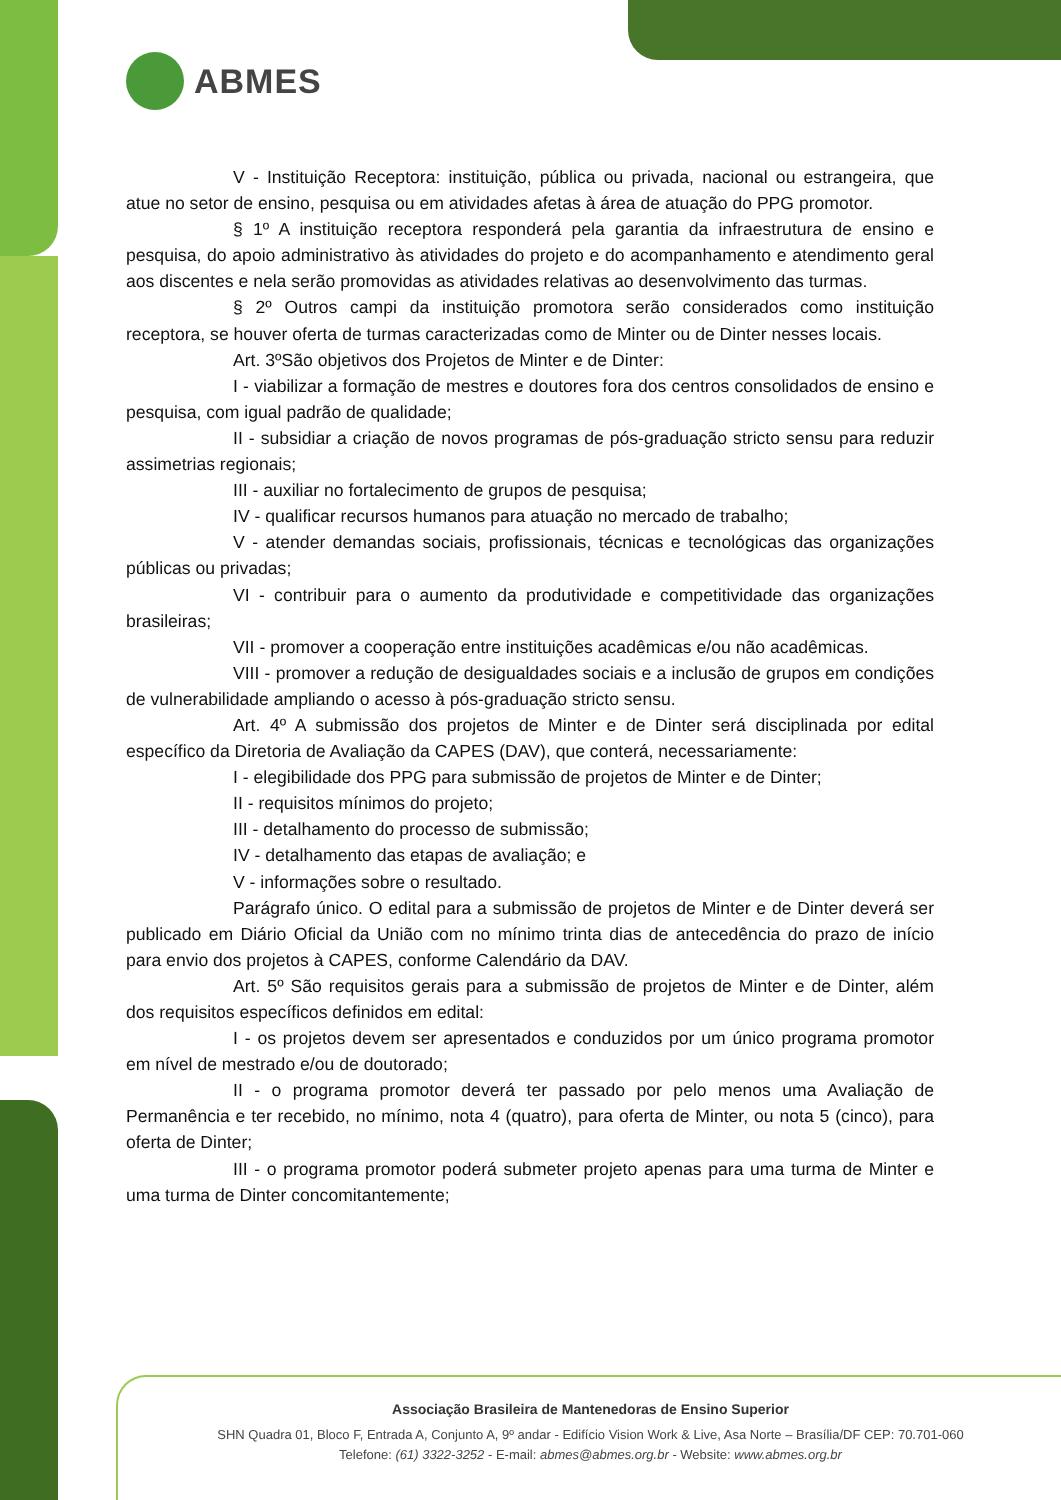ABMES
V - Instituição Receptora: instituição, pública ou privada, nacional ou estrangeira, que atue no setor de ensino, pesquisa ou em atividades afetas à área de atuação do PPG promotor.
§ 1º A instituição receptora responderá pela garantia da infraestrutura de ensino e pesquisa, do apoio administrativo às atividades do projeto e do acompanhamento e atendimento geral aos discentes e nela serão promovidas as atividades relativas ao desenvolvimento das turmas.
§ 2º Outros campi da instituição promotora serão considerados como instituição receptora, se houver oferta de turmas caracterizadas como de Minter ou de Dinter nesses locais.
Art. 3ºSão objetivos dos Projetos de Minter e de Dinter:
I - viabilizar a formação de mestres e doutores fora dos centros consolidados de ensino e pesquisa, com igual padrão de qualidade;
II - subsidiar a criação de novos programas de pós-graduação stricto sensu para reduzir assimetrias regionais;
III - auxiliar no fortalecimento de grupos de pesquisa;
IV - qualificar recursos humanos para atuação no mercado de trabalho;
V - atender demandas sociais, profissionais, técnicas e tecnológicas das organizações públicas ou privadas;
VI - contribuir para o aumento da produtividade e competitividade das organizações brasileiras;
VII - promover a cooperação entre instituições acadêmicas e/ou não acadêmicas.
VIII - promover a redução de desigualdades sociais e a inclusão de grupos em condições de vulnerabilidade ampliando o acesso à pós-graduação stricto sensu.
Art. 4º A submissão dos projetos de Minter e de Dinter será disciplinada por edital específico da Diretoria de Avaliação da CAPES (DAV), que conterá, necessariamente:
I - elegibilidade dos PPG para submissão de projetos de Minter e de Dinter;
II - requisitos mínimos do projeto;
III - detalhamento do processo de submissão;
IV - detalhamento das etapas de avaliação; e
V - informações sobre o resultado.
Parágrafo único. O edital para a submissão de projetos de Minter e de Dinter deverá ser publicado em Diário Oficial da União com no mínimo trinta dias de antecedência do prazo de início para envio dos projetos à CAPES, conforme Calendário da DAV.
Art. 5º São requisitos gerais para a submissão de projetos de Minter e de Dinter, além dos requisitos específicos definidos em edital:
I - os projetos devem ser apresentados e conduzidos por um único programa promotor em nível de mestrado e/ou de doutorado;
II - o programa promotor deverá ter passado por pelo menos uma Avaliação de Permanência e ter recebido, no mínimo, nota 4 (quatro), para oferta de Minter, ou nota 5 (cinco), para oferta de Dinter;
III - o programa promotor poderá submeter projeto apenas para uma turma de Minter e uma turma de Dinter concomitantemente;
Associação Brasileira de Mantenedoras de Ensino Superior
SHN Quadra 01, Bloco F, Entrada A, Conjunto A, 9º andar - Edifício Vision Work & Live, Asa Norte – Brasília/DF CEP: 70.701-060
Telefone: (61) 3322-3252 - E-mail: abmes@abmes.org.br - Website: www.abmes.org.br